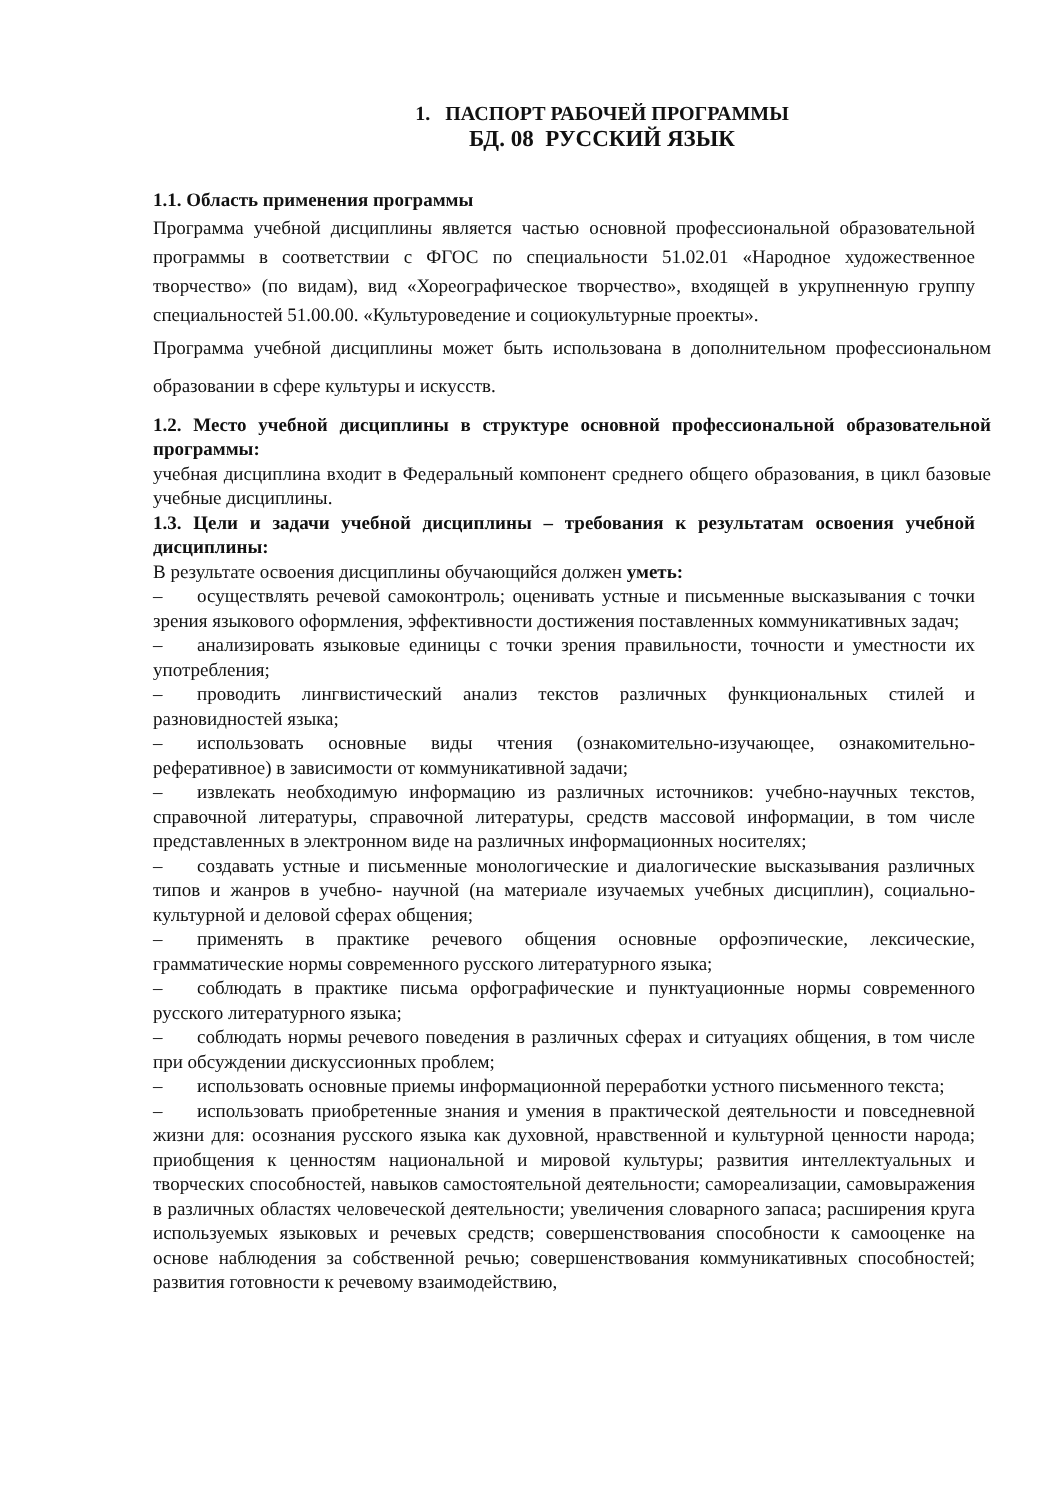1. ПАСПОРТ РАБОЧЕЙ ПРОГРАММЫ
БД. 08 РУССКИЙ ЯЗЫК
1.1. Область применения программы
Программа учебной дисциплины является частью основной профессиональной образовательной программы в соответствии с ФГОС по специальности 51.02.01 «Народное художественное творчество» (по видам), вид «Хореографическое творчество», входящей в укрупненную группу специальностей 51.00.00. «Культуроведение и социокультурные проекты».
Программа учебной дисциплины может быть использована в дополнительном профессиональном образовании в сфере культуры и искусств.
1.2. Место учебной дисциплины в структуре основной профессиональной образовательной программы:
учебная дисциплина входит в Федеральный компонент среднего общего образования, в цикл базовые учебные дисциплины.
1.3. Цели и задачи учебной дисциплины – требования к результатам освоения учебной дисциплины:
В результате освоения дисциплины обучающийся должен уметь:
– осуществлять речевой самоконтроль; оценивать устные и письменные высказывания с точки зрения языкового оформления, эффективности достижения поставленных коммуникативных задач;
– анализировать языковые единицы с точки зрения правильности, точности и уместности их употребления;
– проводить лингвистический анализ текстов различных функциональных стилей и разновидностей языка;
– использовать основные виды чтения (ознакомительно-изучающее, ознакомительно-реферативное) в зависимости от коммуникативной задачи;
– извлекать необходимую информацию из различных источников: учебно-научных текстов, справочной литературы, справочной литературы, средств массовой информации, в том числе представленных в электронном виде на различных информационных носителях;
– создавать устные и письменные монологические и диалогические высказывания различных типов и жанров в учебно- научной (на материале изучаемых учебных дисциплин), социально-культурной и деловой сферах общения;
– применять в практике речевого общения основные орфоэпические, лексические, грамматические нормы современного русского литературного языка;
– соблюдать в практике письма орфографические и пунктуационные нормы современного русского литературного языка;
– соблюдать нормы речевого поведения в различных сферах и ситуациях общения, в том числе при обсуждении дискуссионных проблем;
– использовать основные приемы информационной переработки устного письменного текста;
– использовать приобретенные знания и умения в практической деятельности и повседневной жизни для: осознания русского языка как духовной, нравственной и культурной ценности народа; приобщения к ценностям национальной и мировой культуры; развития интеллектуальных и творческих способностей, навыков самостоятельной деятельности; самореализации, самовыражения в различных областях человеческой деятельности; увеличения словарного запаса; расширения круга используемых языковых и речевых средств; совершенствования способности к самооценке на основе наблюдения за собственной речью; совершенствования коммуникативных способностей; развития готовности к речевому взаимодействию,